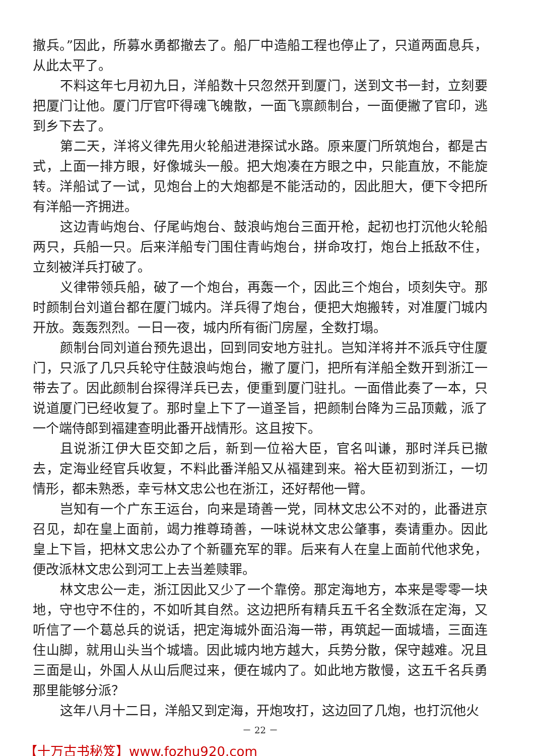撤兵。”因此，所募水勇都撤去了。船厂中造船工程也停止了，只道两面息兵，从此太平了。
不料这年七月初九日，洋船数十只忽然开到厦门，送到文书一封，立刻要把厦门让他。厦门厅官吓得魂飞魄散，一面飞禀颜制台，一面便撇了官印，逃到乡下去了。
第二天，洋将义律先用火轮船进港探试水路。原来厦门所筑炮台，都是古式，上面一排方眼，好像城头一般。把大炮凑在方眼之中，只能直放，不能旋转。洋船试了一试，见炮台上的大炮都是不能活动的，因此胆大，便下令把所有洋船一齐拥进。
这边青屿炮台、仔尾屿炮台、鼓浪屿炮台三面开枪，起初也打沉他火轮船两只，兵船一只。后来洋船专门围住青屿炮台，拼命攻打，炮台上抵敌不住，立刻被洋兵打破了。
义律带领兵船，破了一个炮台，再轰一个，因此三个炮台，顷刻失守。那时颜制台刘道台都在厦门城内。洋兵得了炮台，便把大炮搬转，对准厦门城内开放。轰轰烈烈。一日一夜，城内所有衙门房屋，全数打塌。
颜制台同刘道台预先退出，回到同安地方驻扎。岂知洋将并不派兵守住厦门，只派了几只兵轮守住鼓浪屿炮台，撇了厦门，把所有洋船全数开到浙江一带去了。因此颜制台探得洋兵已去，便重到厦门驻扎。一面借此奏了一本，只说道厦门已经收复了。那时皇上下了一道圣旨，把颜制台降为三品顶戴，派了一个端侍郎到福建查明此番开战情形。这且按下。
且说浙江伊大臣交卸之后，新到一位裕大臣，官名叫谦，那时洋兵已撤去，定海业经官兵收复，不料此番洋船又从福建到来。裕大臣初到浙江，一切情形，都未熟悉，幸亏林文忠公也在浙江，还好帮他一臂。
岂知有一个广东王运台，向来是琦善一党，同林文忠公不对的，此番进京召见，却在皇上面前，竭力推尊琦善，一味说林文忠公肇事，奏请重办。因此皇上下旨，把林文忠公办了个新疆充军的罪。后来有人在皇上面前代他求免，便改派林文忠公到河工上去当差赎罪。
林文忠公一走，浙江因此又少了一个靠傍。那定海地方，本来是零零一块地，守也守不住的，不如听其自然。这边把所有精兵五千名全数派在定海，又听信了一个葛总兵的说话，把定海城外面沿海一带，再筑起一面城墙，三面连住山脚，就用山头当个城墙。因此城内地方越大，兵势分散，保守越难。况且三面是山，外国人从山后爬过来，便在城内了。如此地方散慢，这五千名兵勇那里能够分派？
这年八月十二日，洋船又到定海，开炮攻打，这边回了几炮，也打沉他火
－ 22 －
【十万古书秘笈】www.fozhu920.com